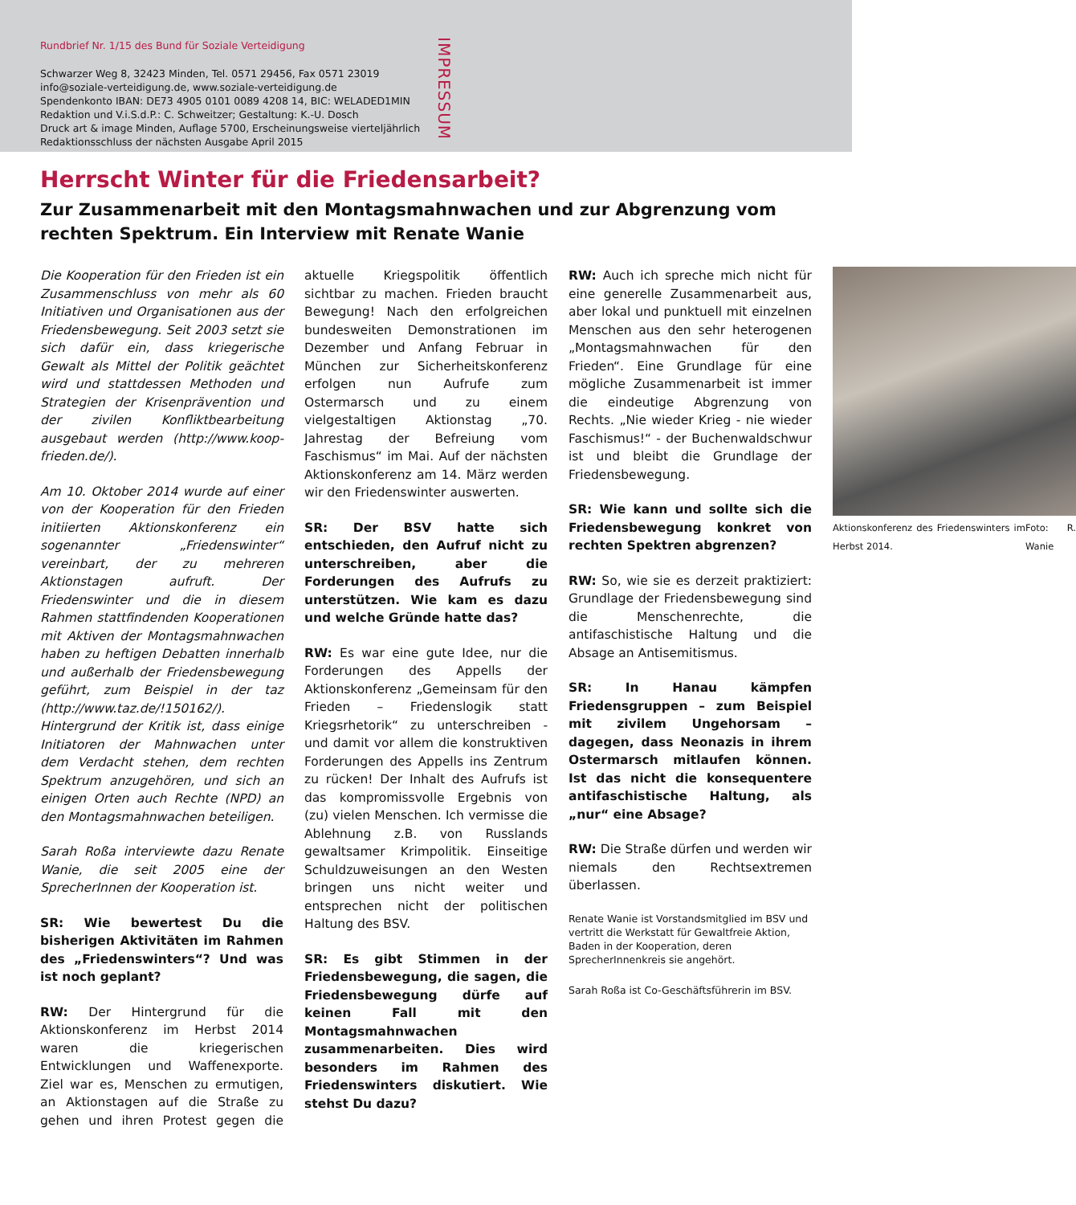Rundbrief Nr. 1/15 des Bund für Soziale Verteidigung
Schwarzer Weg 8, 32423 Minden, Tel. 0571 29456, Fax 0571 23019
info@soziale-verteidigung.de, www.soziale-verteidigung.de
Spendenkonto IBAN: DE73 4905 0101 0089 4208 14, BIC: WELADED1MIN
Redaktion und V.i.S.d.P.: C. Schweitzer; Gestaltung: K.-U. Dosch
Druck art & image Minden, Auflage 5700, Erscheinungsweise vierteljährlich
Redaktionsschluss der nächsten Ausgabe April 2015
IMPRESSUM
Herrscht Winter für die Friedensarbeit?
Zur Zusammenarbeit mit den Montagsmahnwachen und zur Abgrenzung vom rechten Spektrum. Ein Interview mit Renate Wanie
Die Kooperation für den Frieden ist ein Zusammenschluss von mehr als 60 Initiativen und Organisationen aus der Friedensbewegung. Seit 2003 setzt sie sich dafür ein, dass kriegerische Gewalt als Mittel der Politik geächtet wird und stattdessen Methoden und Strategien der Krisenprävention und der zivilen Konfliktbearbeitung ausgebaut werden (http://www.koop-frieden.de/).
Am 10. Oktober 2014 wurde auf einer von der Kooperation für den Frieden initiierten Aktionskonferenz ein sogenannter „Friedenswinter“ vereinbart, der zu mehreren Aktionstagen aufruft. Der Friedenswinter und die in diesem Rahmen stattfindenden Kooperationen mit Aktiven der Montagsmahnwachen haben zu heftigen Debatten innerhalb und außerhalb der Friedensbewegung geführt, zum Beispiel in der taz (http://www.taz.de/!150162/). Hintergrund der Kritik ist, dass einige Initiatoren der Mahnwachen unter dem Verdacht stehen, dem rechten Spektrum anzugehören, und sich an einigen Orten auch Rechte (NPD) an den Montagsmahnwachen beteiligen.
Sarah Roßa interviewte dazu Renate Wanie, die seit 2005 eine der SprecherInnen der Kooperation ist.
SR: Wie bewertest Du die bisherigen Aktivitäten im Rahmen des „Friedenswinters“? Und was ist noch geplant?
RW: Der Hintergrund für die Aktionskonferenz im Herbst 2014 waren die kriegerischen Entwicklungen und Waffenexporte. Ziel war es, Menschen zu ermutigen, an Aktionstagen auf die Straße zu gehen und ihren Protest gegen die aktuelle Kriegspolitik öffentlich sichtbar zu machen. Frieden braucht Bewegung! Nach den erfolgreichen bundesweiten Demonstrationen im Dezember und Anfang Februar in München zur Sicherheitskonferenz erfolgen nun Aufrufe zum Ostermarsch und zu einem vielgestaltigen Aktionstag „70. Jahrestag der Befreiung vom Faschismus“ im Mai. Auf der nächsten Aktionskonferenz am 14. März werden wir den Friedenswinter auswerten.
SR: Der BSV hatte sich entschieden, den Aufruf nicht zu unterschreiben, aber die Forderungen des Aufrufs zu unterstützen. Wie kam es dazu und welche Gründe hatte das?
RW: Es war eine gute Idee, nur die Forderungen des Appells der Aktionskonferenz „Gemeinsam für den Frieden – Friedenslogik statt Kriegsrhetorik“ zu unterschreiben - und damit vor allem die konstruktiven Forderungen des Appells ins Zentrum zu rücken! Der Inhalt des Aufrufs ist das kompromissvolle Ergebnis von (zu) vielen Menschen. Ich vermisse die Ablehnung z.B. von Russlands gewaltsamer Krimpolitik. Einseitige Schuldzuweisungen an den Westen bringen uns nicht weiter und entsprechen nicht der politischen Haltung des BSV.
SR: Es gibt Stimmen in der Friedensbewegung, die sagen, die Friedensbewegung dürfe auf keinen Fall mit den Montagsmahnwachen zusammenarbeiten. Dies wird besonders im Rahmen des Friedenswinters diskutiert. Wie stehst Du dazu?
RW: Auch ich spreche mich nicht für eine generelle Zusammenarbeit aus, aber lokal und punktuell mit einzelnen Menschen aus den sehr heterogenen „Montagsmahnwachen für den Frieden“. Eine Grundlage für eine mögliche Zusammenarbeit ist immer die eindeutige Abgrenzung von Rechts. „Nie wieder Krieg - nie wieder Faschismus!“ - der Buchenwaldschwur ist und bleibt die Grundlage der Friedensbewegung.
SR: Wie kann und sollte sich die Friedensbewegung konkret von rechten Spektren abgrenzen?
RW: So, wie sie es derzeit praktiziert: Grundlage der Friedensbewegung sind die Menschenrechte, die antifaschistische Haltung und die Absage an Antisemitismus.
SR: In Hanau kämpfen Friedensgruppen – zum Beispiel mit zivilem Ungehorsam – dagegen, dass Neonazis in ihrem Ostermarsch mitlaufen können. Ist das nicht die konsequentere antifaschistische Haltung, als „nur“ eine Absage?
RW: Die Straße dürfen und werden wir niemals den Rechtsextremen überlassen.
Renate Wanie ist Vorstandsmitglied im BSV und vertritt die Werkstatt für Gewaltfreie Aktion, Baden in der Kooperation, deren SprecherInnenkreis sie angehört.
Sarah Roßa ist Co-Geschäftsführerin im BSV.
Aktionskonferenz des Friedenswinters im Herbst 2014. Foto: R. Wanie